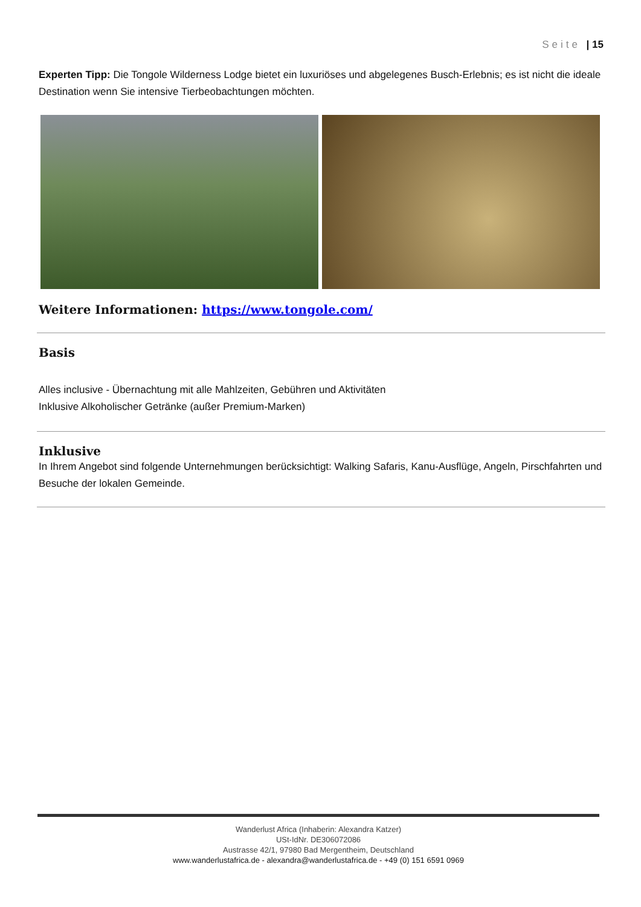Seite | 15
Experten Tipp: Die Tongole Wilderness Lodge bietet ein luxuriöses und abgelegenes Busch-Erlebnis; es ist nicht die ideale Destination wenn Sie intensive Tierbeobachtungen möchten.
Weitere Informationen: https://www.tongole.com/
Basis
Alles inclusive - Übernachtung mit alle Mahlzeiten, Gebühren und Aktivitäten
Inklusive Alkoholischer Getränke (außer Premium-Marken)
Inklusive
In Ihrem Angebot sind folgende Unternehmungen berücksichtigt: Walking Safaris, Kanu-Ausflüge, Angeln, Pirschfahrten und Besuche der lokalen Gemeinde.
Wanderlust Africa (Inhaberin: Alexandra Katzer)
USt-IdNr. DE306072086
Austrasse 42/1, 97980 Bad Mergentheim, Deutschland
www.wanderlustafrica.de - alexandra@wanderlustafrica.de - +49 (0) 151 6591 0969